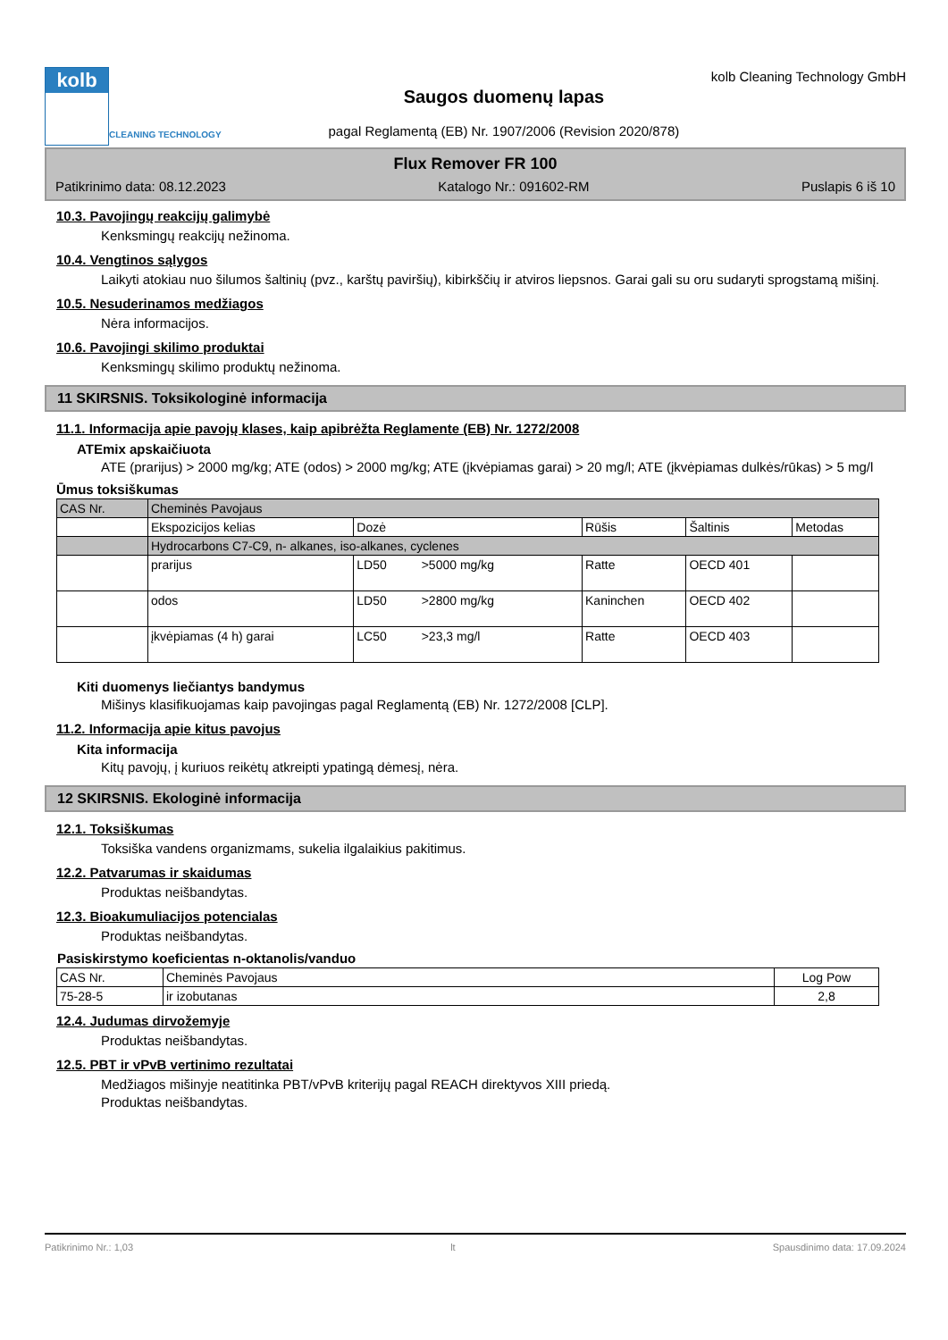kolb
CLEANING TECHNOLOGY
Saugos duomenų lapas
pagal Reglamentą (EB) Nr. 1907/2006 (Revision 2020/878)
kolb Cleaning Technology GmbH
Flux Remover FR 100
Patikrinimo data: 08.12.2023 Katalogo Nr.: 091602-RM Puslapis 6 iš 10
10.3. Pavojingų reakcijų galimybė
Kenksmingų reakcijų nežinoma.
10.4. Vengtinos sąlygos
Laikyti atokiau nuo šilumos šaltinių (pvz., karštų paviršių), kibirkščių ir atviros liepsnos. Garai gali su oru sudaryti sprogstamą mišinį.
10.5. Nesuderinamos medžiagos
Nėra informacijos.
10.6. Pavojingi skilimo produktai
Kenksmingų skilimo produktų nežinoma.
11 SKIRSNIS. Toksikologinė informacija
11.1. Informacija apie pavojų klases, kaip apibrėžta Reglamente (EB) Nr. 1272/2008
ATEmix apskaičiuota
ATE (prarijus) > 2000 mg/kg; ATE (odos) > 2000 mg/kg; ATE (įkvėpiamas garai) > 20 mg/l; ATE (įkvėpiamas dulkės/rūkas) > 5 mg/l
Ūmus toksiškumas
| CAS Nr. | Cheminės Pavojaus | | | | |
| | Ekspozicijos kelias | Dozė | Rūšis | Šaltinis | Metodas |
| | Hydrocarbons C7-C9, n- alkanes, iso-alkanes, cyclenes | | | | |
| | prarijus | LD50 >5000 mg/kg | Ratte | OECD 401 | |
| | odos | LD50 >2800 mg/kg | Kaninchen | OECD 402 | |
| | įkvėpiamas (4 h) garai | LC50 >23,3 mg/l | Ratte | OECD 403 | |
Kiti duomenys liečiantys bandymus
Mišinys klasifikuojamas kaip pavojingas pagal Reglamentą (EB) Nr. 1272/2008 [CLP].
11.2. Informacija apie kitus pavojus
Kita informacija
Kitų pavojų, į kuriuos reikėtų atkreipti ypatingą dėmesį, nėra.
12 SKIRSNIS. Ekologinė informacija
12.1. Toksiškumas
Toksiška vandens organizmams, sukelia ilgalaikius pakitimus.
12.2. Patvarumas ir skaidumas
Produktas neišbandytas.
12.3. Bioakumuliacijos potencialas
Produktas neišbandytas.
Pasiskirstymo koeficientas n-oktanolis/vanduo
| CAS Nr. | Cheminės Pavojaus | Log Pow |
| 75-28-5 | ir izobutanas | 2,8 |
12.4. Judumas dirvožemyje
Produktas neišbandytas.
12.5. PBT ir vPvB vertinimo rezultatai
Medžiagos mišinyje neatitinka PBT/vPvB kriterijų pagal REACH direktyvos XIII priedą.
Produktas neišbandytas.
Patikrinimo Nr.: 1,03 lt Spausdinimo data: 17.09.2024